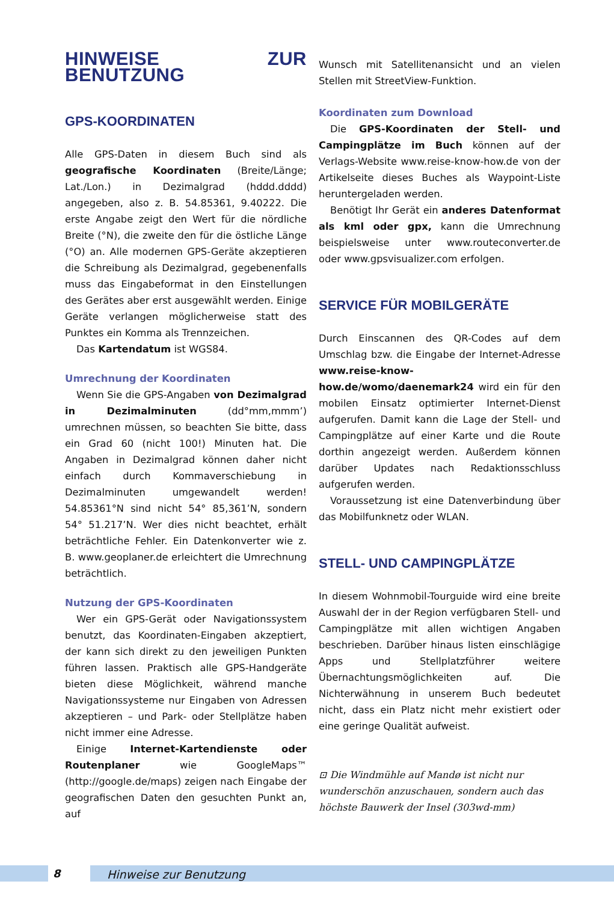HINWEISE ZUR BENUTZUNG
GPS-KOORDINATEN
Alle GPS-Daten in diesem Buch sind als geografische Koordinaten (Breite/Länge; Lat./Lon.) in Dezimalgrad (hddd.dddd) angegeben, also z. B. 54.85361, 9.40222. Die erste Angabe zeigt den Wert für die nördliche Breite (°N), die zweite den für die östliche Länge (°O) an. Alle modernen GPS-Geräte akzeptieren die Schreibung als Dezimalgrad, gegebenenfalls muss das Eingabeformat in den Einstellungen des Gerätes aber erst ausgewählt werden. Einige Geräte verlangen möglicherweise statt des Punktes ein Komma als Trennzeichen.
Das Kartendatum ist WGS84.
Umrechnung der Koordinaten
Wenn Sie die GPS-Angaben von Dezimalgrad in Dezimalminuten (dd°mm,mmm’) umrechnen müssen, so beachten Sie bitte, dass ein Grad 60 (nicht 100!) Minuten hat. Die Angaben in Dezimalgrad können daher nicht einfach durch Kommaverschiebung in Dezimalminuten umgewandelt werden! 54.85361°N sind nicht 54° 85,361’N, sondern 54° 51.217’N. Wer dies nicht beachtet, erhält beträchtliche Fehler. Ein Datenkonverter wie z. B. www.geoplaner.de erleichtert die Umrechnung beträchtlich.
Nutzung der GPS-Koordinaten
Wer ein GPS-Gerät oder Navigationssystem benutzt, das Koordinaten-Eingaben akzeptiert, der kann sich direkt zu den jeweiligen Punkten führen lassen. Praktisch alle GPS-Handgeräte bieten diese Möglichkeit, während manche Navigationssysteme nur Eingaben von Adressen akzeptieren – und Park- oder Stellplätze haben nicht immer eine Adresse.
Einige Internet-Kartendienste oder Routenplaner wie GoogleMaps™ (http://google.de/maps) zeigen nach Eingabe der geografischen Daten den gesuchten Punkt an, auf
Wunsch mit Satellitenansicht und an vielen Stellen mit StreetView-Funktion.
Koordinaten zum Download
Die GPS-Koordinaten der Stell- und Campingplätze im Buch können auf der Verlags-Website www.reise-know-how.de von der Artikelseite dieses Buches als Waypoint-Liste heruntergeladen werden.
Benötigt Ihr Gerät ein anderes Datenformat als kml oder gpx, kann die Umrechnung beispielsweise unter www.routeconverter.de oder www.gpsvisualizer.com erfolgen.
SERVICE FÜR MOBILGERÄTE
Durch Einscannen des QR-Codes auf dem Umschlag bzw. die Eingabe der Internet-Adresse www.reise-know-how.de/womo/daenemark24 wird ein für den mobilen Einsatz optimierter Internet-Dienst aufgerufen. Damit kann die Lage der Stell- und Campingplätze auf einer Karte und die Route dorthin angezeigt werden. Außerdem können darüber Updates nach Redaktionsschluss aufgerufen werden.
Voraussetzung ist eine Datenverbindung über das Mobilfunknetz oder WLAN.
STELL- UND CAMPINGPLÄTZE
In diesem Wohnmobil-Tourguide wird eine breite Auswahl der in der Region verfügbaren Stell- und Campingplätze mit allen wichtigen Angaben beschrieben. Darüber hinaus listen einschlägige Apps und Stellplatzführer weitere Übernachtungsmöglichkeiten auf. Die Nichterwähnung in unserem Buch bedeutet nicht, dass ein Platz nicht mehr existiert oder eine geringe Qualität aufweist.
⊡ Die Windmühle auf Mandø ist nicht nur wunderschön anzuschauen, sondern auch das höchste Bauwerk der Insel (303wd-mm)
8 Hinweise zur Benutzung